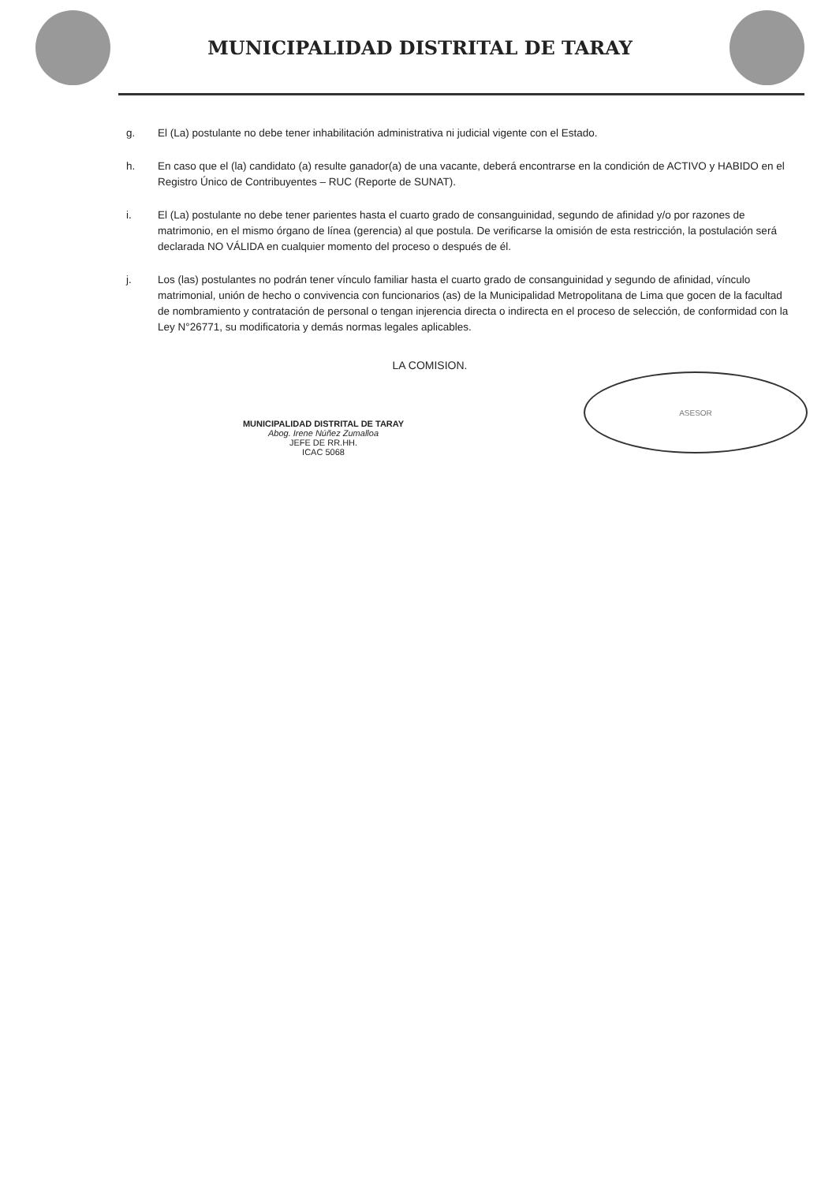MUNICIPALIDAD DISTRITAL DE TARAY
g. El (La) postulante no debe tener inhabilitación administrativa ni judicial vigente con el Estado.
h. En caso que el (la) candidato (a) resulte ganador(a) de una vacante, deberá encontrarse en la condición de ACTIVO y HABIDO en el Registro Único de Contribuyentes – RUC (Reporte de SUNAT).
i. El (La) postulante no debe tener parientes hasta el cuarto grado de consanguinidad, segundo de afinidad y/o por razones de matrimonio, en el mismo órgano de línea (gerencia) al que postula. De verificarse la omisión de esta restricción, la postulación será declarada NO VÁLIDA en cualquier momento del proceso o después de él.
j. Los (las) postulantes no podrán tener vínculo familiar hasta el cuarto grado de consanguinidad y segundo de afinidad, vínculo matrimonial, unión de hecho o convivencia con funcionarios (as) de la Municipalidad Metropolitana de Lima que gocen de la facultad de nombramiento y contratación de personal o tengan injerencia directa o indirecta en el proceso de selección, de conformidad con la Ley N°26771, su modificatoria y demás normas legales aplicables.
LA COMISION.
MUNICIPALIDAD DISTRITAL DE TARAY
Abog. Irene Núñez Zumalloa
JEFE DE RR.HH.
ICAC 5068
ASESOR